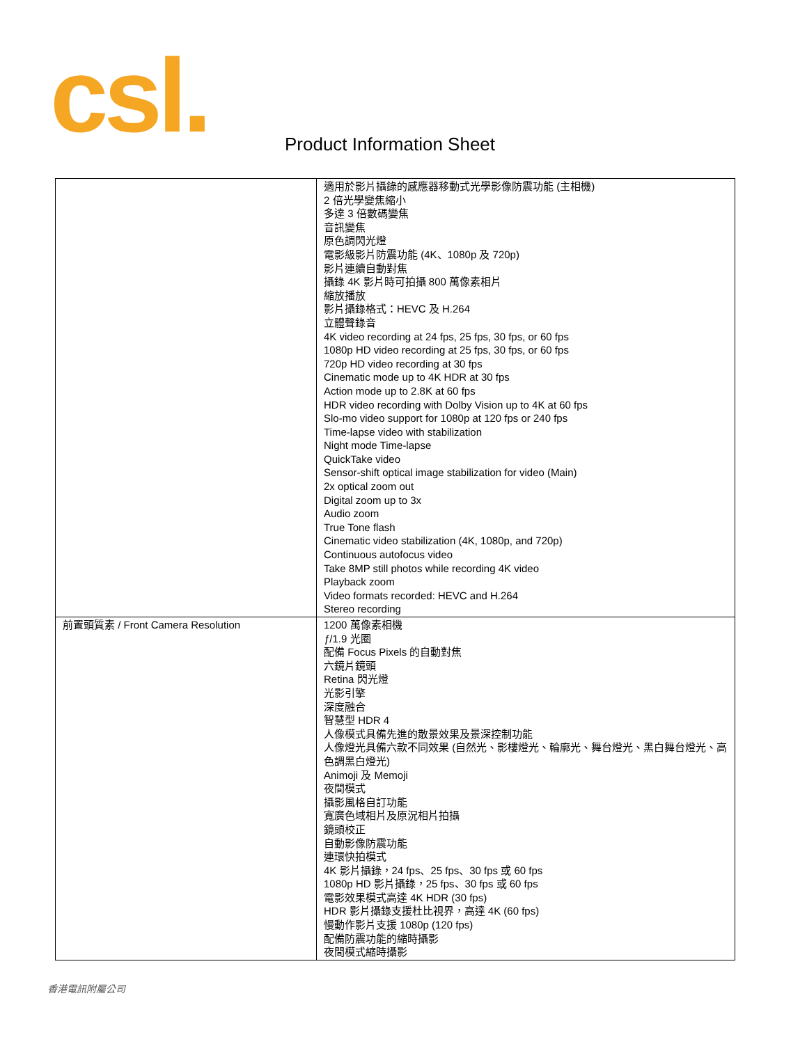csl.
Product Information Sheet
| | 適用於影片攝錄的感應器移動式光學影像防震功能 (主相機) 2 倍光學變焦縮小 多達 3 倍數碼變焦 音訊變焦 原色調閃光燈 電影級影片防震功能 (4K、1080p 及 720p) 影片連續自動對焦 攝錄 4K 影片時可拍攝 800 萬像素相片 縮放播放 影片攝錄格式：HEVC 及 H.264 立體聲錄音 4K video recording at 24 fps, 25 fps, 30 fps, or 60 fps 1080p HD video recording at 25 fps, 30 fps, or 60 fps 720p HD video recording at 30 fps Cinematic mode up to 4K HDR at 30 fps Action mode up to 2.8K at 60 fps HDR video recording with Dolby Vision up to 4K at 60 fps Slo-mo video support for 1080p at 120 fps or 240 fps Time-lapse video with stabilization Night mode Time-lapse QuickTake video Sensor-shift optical image stabilization for video (Main) 2x optical zoom out Digital zoom up to 3x Audio zoom True Tone flash Cinematic video stabilization (4K, 1080p, and 720p) Continuous autofocus video Take 8MP still photos while recording 4K video Playback zoom Video formats recorded: HEVC and H.264 Stereo recording |
| 前置頭質素 / Front Camera Resolution | 1200 萬像素相機 ƒ /1.9 光圈 配備 Focus Pixels 的自動對焦 六鏡片鏡頭 Retina 閃光燈 光影引擎 深度融合 智慧型 HDR 4 人像模式具備先進的散景效果及景深控制功能 人像燈光具備六款不同效果 (自然光、影樓燈光、輪廓光、舞台燈光、黑白舞台燈光、高色調黑白燈光) Animoji 及 Memoji 夜間模式 攝影風格自訂功能 寬廣色域相片及原況相片拍攝 鏡頭校正 自動影像防震功能 連環快拍模式 4K 影片攝錄，24 fps、25 fps、30 fps 或 60 fps 1080p HD 影片攝錄，25 fps、30 fps 或 60 fps 電影效果模式高達 4K HDR (30 fps) HDR 影片攝錄支援杜比視界，高達 4K (60 fps) 慢動作影片支援 1080p (120 fps) 配備防震功能的縮時攝影 夜間模式縮時攝影 |
香港電訊附屬公司